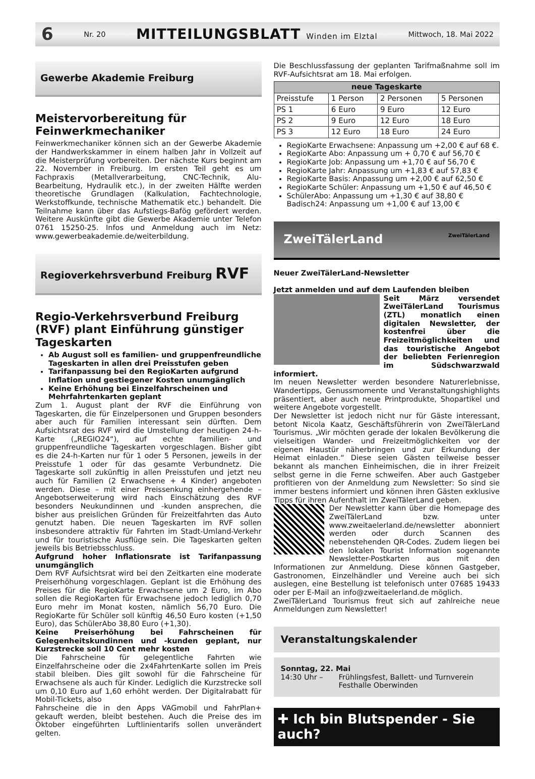6 Nr. 20 MITTEILUNGSBLATT Winden im Elztal Mittwoch, 18. Mai 2022
Gewerbe Akademie Freiburg
Meistervorbereitung für Feinwerkmechaniker
Feinwerkmechaniker können sich an der Gewerbe Akademie der Handwerkskammer in einem halben Jahr in Vollzeit auf die Meisterprüfung vorbereiten. Der nächste Kurs beginnt am 22. November in Freiburg. Im ersten Teil geht es um Fachpraxis (Metallverarbeitung, CNC-Technik, Alu-Bearbeitung, Hydraulik etc.), in der zweiten Hälfte werden theoretische Grundlagen (Kalkulation, Fachtechnologie, Werkstoffkunde, technische Mathematik etc.) behandelt. Die Teilnahme kann über das Aufstiegs-Bafög gefördert werden. Weitere Auskünfte gibt die Gewerbe Akademie unter Telefon 0761 15250-25. Infos und Anmeldung auch im Netz: www.gewerbeakademie.de/weiterbildung.
Regioverkehrsverbund Freiburg RVF
Regio-Verkehrsverbund Freiburg (RVF) plant Einführung günstiger Tageskarten
Ab August soll es familien- und gruppenfreundliche Tageskarten in allen drei Preisstufen geben
Tarifanpassung bei den RegioKarten aufgrund Inflation und gestiegener Kosten unumgänglich
Keine Erhöhung bei Einzelfahrscheinen und Mehrfahrtenkarten geplant
Zum 1. August plant der RVF die Einführung von Tageskarten, die für Einzelpersonen und Gruppen besonders aber auch für Familien interessant sein dürften. Dem Aufsichtsrat des RVF wird die Umstellung der heutigen 24-h-Karte („REGIO24“), auf echte familien- und gruppenfreundliche Tageskarten vorgeschlagen. Bisher gibt es die 24-h-Karten nur für 1 oder 5 Personen, jeweils in der Preisstufe 1 oder für das gesamte Verbundnetz. Die Tageskarte soll zukünftig in allen Preisstufen und jetzt neu auch für Familien (2 Erwachsene + 4 Kinder) angeboten werden. Diese – mit einer Preissenkung einhergehende – Angebotserweiterung wird nach Einschätzung des RVF besonders Neukundinnen und -kunden ansprechen, die bisher aus preislichen Gründen für Freizeitfahrten das Auto genutzt haben. Die neuen Tageskarten im RVF sollen insbesondere attraktiv für Fahrten im Stadt-Umland-Verkehr und für touristische Ausflüge sein. Die Tageskarten gelten jeweils bis Betriebsschluss.
Aufgrund hoher Inflationsrate ist Tarifanpassung unumgänglich
Dem RVF Aufsichtsrat wird bei den Zeitkarten eine moderate Preiserhöhung vorgeschlagen. Geplant ist die Erhöhung des Preises für die RegioKarte Erwachsene um 2 Euro, im Abo sollen die RegioKarten für Erwachsene jedoch lediglich 0,70 Euro mehr im Monat kosten, nämlich 56,70 Euro. Die RegioKarte für Schüler soll künftig 46,50 Euro kosten (+1,50 Euro), das SchülerAbo 38,80 Euro (+1,30).
Keine Preiserhöhung bei Fahrscheinen für Gelegenheitskundinnen und -kunden geplant, nur Kurzstrecke soll 10 Cent mehr kosten
Die Fahrscheine für gelegentliche Fahrten wie Einzelfahrscheine oder die 2x4FahrtenKarte sollen im Preis stabil bleiben. Dies gilt sowohl für die Fahrscheine für Erwachsene als auch für Kinder. Lediglich die Kurzstrecke soll um 0,10 Euro auf 1,60 erhöht werden. Der Digitalrabatt für Mobil-Tickets, also
Fahrscheine die in den Apps VAGmobil und FahrPlan+ gekauft werden, bleibt bestehen. Auch die Preise des im Oktober eingeführten Luftlinientarifs sollen unverändert gelten.
Die Beschlussfassung der geplanten Tarifmaßnahme soll im RVF-Aufsichtsrat am 18. Mai erfolgen.
| neue Tageskarte | | | |
| --- | --- | --- | --- |
| Preisstufe | 1 Person | 2 Personen | 5 Personen |
| PS 1 | 6 Euro | 9 Euro | 12 Euro |
| PS 2 | 9 Euro | 12 Euro | 18 Euro |
| PS 3 | 12 Euro | 18 Euro | 24 Euro |
RegioKarte Erwachsene: Anpassung um +2,00 € auf 68 €.
RegioKarte Abo: Anpassung um + 0,70 € auf 56,70 €
RegioKarte Job: Anpassung um +1,70 € auf 56,70 €
RegioKarte Jahr: Anpassung um +1,83 € auf 57,83 €
RegioKarte Basis: Anpassung um +2,00 € auf 62,50 €
RegioKarte Schüler: Anpassung um +1,50 € auf 46,50 €
SchülerAbo: Anpassung um +1,30 € auf 38,80 €
Badisch24: Anpassung um +1,00 € auf 13,00 €
ZweiTälerLand ZweiTälerLand
Neuer ZweiTälerLand-Newsletter
Jetzt anmelden und auf dem Laufenden bleiben
Seit März versendet ZweiTälerLand Tourismus (ZTL) monatlich einen digitalen Newsletter, der kostenfrei über die Freizeitmöglichkeiten und das touristische Angebot der beliebten Ferienregion im Südschwarzwald informiert.
Im neuen Newsletter werden besondere Naturerlebnisse, Wandertipps, Genussmomente und Veranstaltungshighlights präsentiert, aber auch neue Printprodukte, Shopartikel und weitere Angebote vorgestellt.
Der Newsletter ist jedoch nicht nur für Gäste interessant, betont Nicola Kaatz, Geschäftsführerin von ZweiTälerLand Tourismus. „Wir möchten gerade der lokalen Bevölkerung die vielseitigen Wander- und Freizeitmöglichkeiten vor der eigenen Haustür näherbringen und zur Erkundung der Heimat einladen.“ Diese seien Gästen teilweise besser bekannt als manchen Einheimischen, die in ihrer Freizeit selbst gerne in die Ferne schweifen. Aber auch Gastgeber profitieren von der Anmeldung zum Newsletter: So sind sie immer bestens informiert und können ihren Gästen exklusive Tipps für ihren Aufenthalt im ZweiTälerLand geben.
Der Newsletter kann über die Homepage des ZweiTälerLand bzw. unter www.zweitaelerland.de/newsletter abonniert werden oder durch Scannen des nebenstehenden QR-Codes. Zudem liegen bei den lokalen Tourist Information sogenannte Newsletter-Postkarten aus mit den Informationen zur Anmeldung. Diese können Gastgeber, Gastronomen, Einzelhändler und Vereine auch bei sich auslegen, eine Bestellung ist telefonisch unter 07685 19433 oder per E-Mail an info@zweitaelerland.de möglich.
ZweiTälerLand Tourismus freut sich auf zahlreiche neue Anmeldungen zum Newsletter!
Veranstaltungskalender
Sonntag, 22. Mai
14:30 Uhr – Frühlingsfest, Ballett- und Turnverein
Festhalle Oberwinden
✚ Ich bin Blutspender - Sie auch?